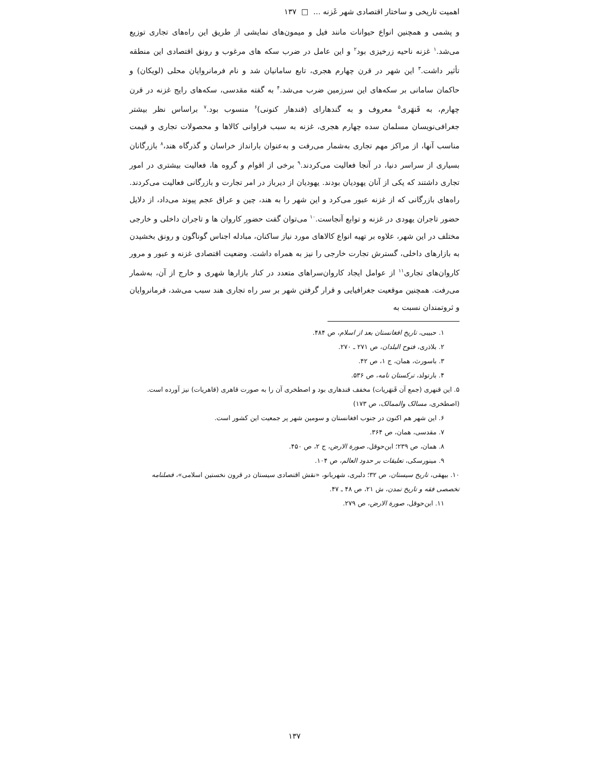اهمیت تاریخی و ساختار اقتصادی شهر غَزنه ... □ ۱۳۷
و پشمی و همچنین انواع حیوانات مانند فیل و میمون‌های نمایشی از طریق این راه‌های تجاری توزیع می‌شد.<sup>۱</sup> غزنه ناحیه زرخیزی بود<sup>۲</sup> و این عامل در ضرب سکه های مرغوب و رونق اقتصادی این منطقه تأثیر داشت.<sup>۳</sup> این شهر در قرن چهارم هجری، تابع سامانیان شد و نام فرمانروایان محلی (لویکان) و حاکمان سامانی بر سکه‌های این سرزمین ضرب می‌شد.<sup>۴</sup> به گفته مقدسی، سکه‌های رایج غزنه در قرن چهارم، به قَنهَری<sup>۵</sup> معروف و به گندهارای (قندهار کنونی)<sup>۶</sup> منسوب بود.<sup>۷</sup> براساس نظر بیشتر جغرافی‌نویسان مسلمان سده چهارم هجری، غزنه به سبب فراوانی کالاها و محصولات تجاری و قیمت مناسب آنها، از مراکز مهم تجاری به‌شمار می‌رفت و به‌عنوان بارانداز خراسان و گذرگاه هند،<sup>۸</sup> بازرگانان بسیاری از سراسر دنیا، در آنجا فعالیت می‌کردند.<sup>۹</sup> برخی از اقوام و گروه ها، فعالیت بیشتری در امور تجاری داشتند که یکی از آنان یهودیان بودند. یهودیان از دیرباز در امر تجارت و بازرگانی فعالیت می‌کردند. راه‌های بازرگانی که از غزنه عبور می‌کرد و این شهر را به هند، چین و عراق عجم پیوند می‌داد، از دلایل حضور تاجران یهودی در غزنه و توابع آنجاست.<sup>۱۰</sup> می‌توان گفت حضور کاروان ها و تاجران داخلی و خارجی مختلف در این شهر، علاوه بر تهیه انواع کالاهای مورد نیاز ساکنان، مبادله اجناس گوناگون و رونق بخشیدن به بازارهای داخلی، گسترش تجارت خارجی را نیز به همراه داشت. وضعیت اقتصادی غزنه و عبور و مرور کاروان‌های تجاری<sup>۱۱</sup> از عوامل ایجاد کاروان‌سراهای متعدد در کنار بازارها شهری و خارج از آن، به‌شمار می‌رفت. همچنین موقعیت جغرافیایی و قرار گرفتن شهر بر سر راه تجاری هند سبب می‌شد، فرمانروایان و ثروتمندان نسبت به
۱. حبیبی، تاریخ افغانستان بعد از اسلام، ص ۴۸۴.
۲. بلاذری، فتوح البلدان، ص ۲۷۱ ـ ۲۷۰.
۳. باسورث، همان، ج ۱، ص ۴۲.
۴. بارتولد، ترکستان نامه، ص ۵۳۶.
۵. این قنهری (جمع آن قَنهَریات) مخفف قندهاری بود و اصطخری آن را به صورت قاهری (قاهریات) نیز آورده است. (اصطخری، مسالک والممالک، ص ۱۷۳)
۶. این شهر هم اکنون در جنوب افغانستان و سومین شهر پر جمعیت این کشور است.
۷. مقدسی، همان، ص ۳۶۴.
۸. همان، ص ۲۳۹؛ ابن‌حوقل، صورة الارض، ج ۲، ص ۴۵۰.
۹. مینورسکی، تعلیقات بر حدود العالم، ص ۱۰۴.
۱۰. بیهقی، تاریخ سیستان، ص ۳۲؛ دلبری، شهربانو، «نقش اقتصادی سیستان در قرون نخستین اسلامی»، فصلنامه تخصصی فقه و تاریخ تمدن، ش ۲۱، ص ۴۸ ـ ۴۷.
۱۱. ابن‌حوقل، صورة الارض، ص ۲۷۹.
۱۳۷